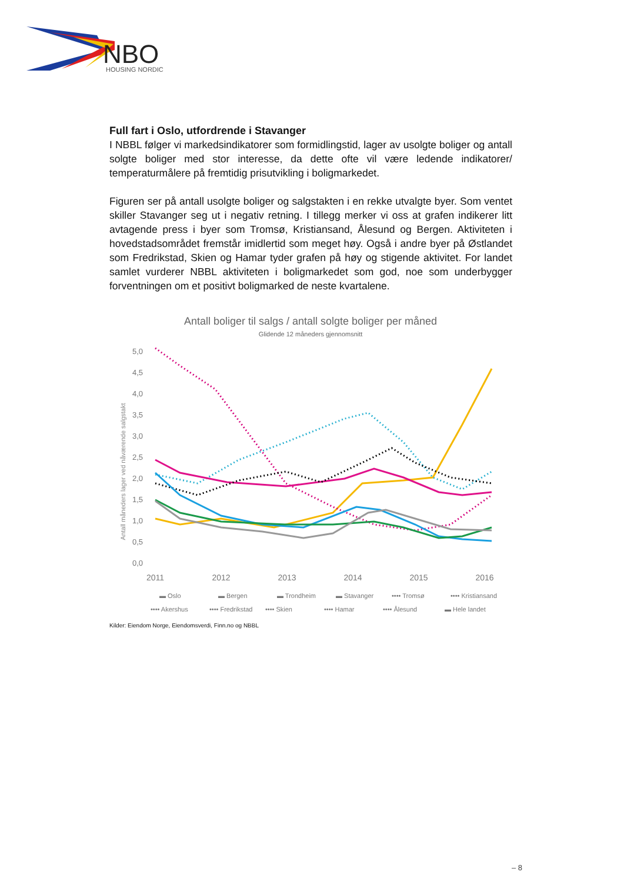NBO
HOUSING NORDIC
Full fart i Oslo, utfordrende i Stavanger
I NBBL følger vi markedsindikatorer som formidlingstid, lager av usolgte boliger og antall solgte boliger med stor interesse, da dette ofte vil være ledende indikatorer/ temperaturmålere på fremtidig prisutvikling i boligmarkedet.
Figuren ser på antall usolgte boliger og salgstakten i en rekke utvalgte byer. Som ventet skiller Stavanger seg ut i negativ retning. I tillegg merker vi oss at grafen indikerer litt avtagende press i byer som Tromsø, Kristiansand, Ålesund og Bergen. Aktiviteten i hovedstadsområdet fremstår imidlertid som meget høy. Også i andre byer på Østlandet som Fredrikstad, Skien og Hamar tyder grafen på høy og stigende aktivitet. For landet samlet vurderer NBBL aktiviteten i boligmarkedet som god, noe som underbygger forventningen om et positivt boligmarked de neste kvartalene.
Antall boliger til salgs / antall solgte boliger per måned
Glidende 12 måneders gjennomsnitt
Antall måneders lager ved nåværende salgstakt
5,0
4,5
4,0
3,5
3,0
2,5
2,0
1,5
1,0
0,5
0,0
2011
2012
2013
2014
2015
2016
▬ Oslo
▬ Bergen
▬ Trondheim
▬ Stavanger
•••• Tromsø
•••• Kristiansand
•••• Akershus
•••• Fredrikstad
•••• Skien
•••• Hamar
•••• Ålesund
▬ Hele landet
Kilder: Eiendom Norge, Eiendomsverdi, Finn.no og NBBL
– 8